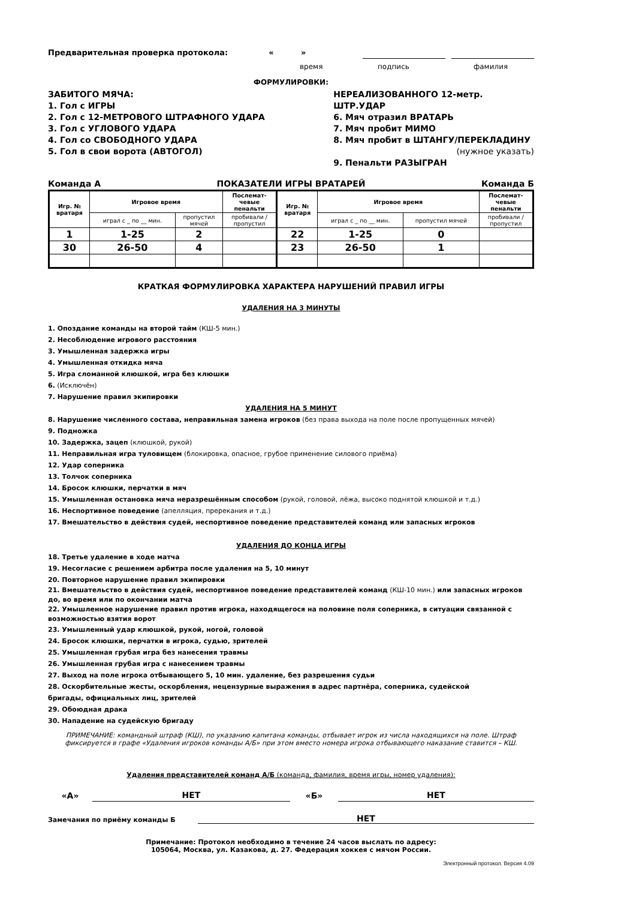Предварительная проверка протокола: « »
время подпись фамилия
ФОРМУЛИРОВКИ:
ЗАБИТОГО МЯЧА:
1. Гол с ИГРЫ
2. Гол с 12-МЕТРОВОГО ШТРАФНОГО УДАРА
3. Гол с УГЛОВОГО УДАРА
4. Гол со СВОБОДНОГО УДАРА
5. Гол в свои ворота (АВТОГОЛ)
НЕРЕАЛИЗОВАННОГО 12-метр. ШТР.УДАР
6. Мяч отразил ВРАТАРЬ
7. Мяч пробит МИМО
8. Мяч пробит в ШТАНГУ/ПЕРЕКЛАДИНУ
(нужное указать)
9. Пенальти РАЗЫГРАН
Команда А ПОКАЗАТЕЛИ ИГРЫ ВРАТАРЕЙ Команда Б
| Игр. № вратаря | Игровое время | | Послемат- чевые пенальти | Игр. № вратаря | Игровое время | | Послемат- чевые пенальти |
| --- | --- | --- | --- | --- | --- | --- | --- |
| | играл с _ по __ мин. | пропустил мячей | пробивали / пропустил | | играл с _ по __ мин. | пропустил мячей | пробивали / пропустил |
| 1 | 1-25 | 2 | | 22 | 1-25 | 0 | |
| 30 | 26-50 | 4 | | 23 | 26-50 | 1 | |
КРАТКАЯ ФОРМУЛИРОВКА ХАРАКТЕРА НАРУШЕНИЙ ПРАВИЛ ИГРЫ
УДАЛЕНИЯ НА 3 МИНУТЫ
1. Опоздание команды на второй тайм (КШ-5 мин.)
2. Несоблюдение игрового расстояния
3. Умышленная задержка игры
4. Умышленная откидка мяча
5. Игра сломанной клюшкой, игра без клюшки
6. (Исключён)
7. Нарушение правил экипировки
УДАЛЕНИЯ НА 5 МИНУТ
8. Нарушение численного состава, неправильная замена игроков (без права выхода на поле после пропущенных мячей)
9. Подножка
10. Задержка, зацеп (клюшкой, рукой)
11. Неправильная игра туловищем (блокировка, опасное, грубое применение силового приёма)
12. Удар соперника
13. Толчок соперника
14. Бросок клюшки, перчатки в мяч
15. Умышленная остановка мяча неразрешённым способом (рукой, головой, лёжа, высоко поднятой клюшкой и т.д.)
16. Неспортивное поведение (апелляция, пререкания и т.д.)
17. Вмешательство в действия судей, неспортивное поведение представителей команд или запасных игроков
УДАЛЕНИЯ ДО КОНЦА ИГРЫ
18. Третье удаление в ходе матча
19. Несогласие с решением арбитра после удаления на 5, 10 минут
20. Повторное нарушение правил экипировки
21. Вмешательство в действия судей, неспортивное поведение представителей команд (КШ-10 мин.) или запасных игроков до, во время или по окончании матча
22. Умышленное нарушение правил против игрока, находящегося на половине поля соперника, в ситуации связанной с возможностью взятия ворот
23. Умышленный удар клюшкой, рукой, ногой, головой
24. Бросок клюшки, перчатки в игрока, судью, зрителей
25. Умышленная грубая игра без нанесения травмы
26. Умышленная грубая игра с нанесением травмы
27. Выход на поле игрока отбывающего 5, 10 мин. удаление, без разрешения судьи
28. Оскорбительные жесты, оскорбления, нецензурные выражения в адрес партнёра, соперника, судейской
бригады, официальных лиц, зрителей
29. Обоюдная драка
30. Нападение на судейскую бригаду
ПРИМЕЧАНИЕ: командный штраф (КШ), по указанию капитана команды, отбывает игрок из числа находящихся на поле. Штраф фиксируется в графе «Удаления игроков команды А/Б» при этом вместо номера игрока отбывающего наказание ставится – КШ.
Удаления представителей команд А/Б (команда, фамилия, время игры, номер удаления):
«А»
НЕТ
«Б»
НЕТ
Замечания по приёму команды Б
НЕТ
Примечание: Протокол необходимо в течение 24 часов выслать по адресу:
105064, Москва, ул. Казакова, д. 27. Федерация хоккея с мячом России.
Электронный протокол. Версия 4.09